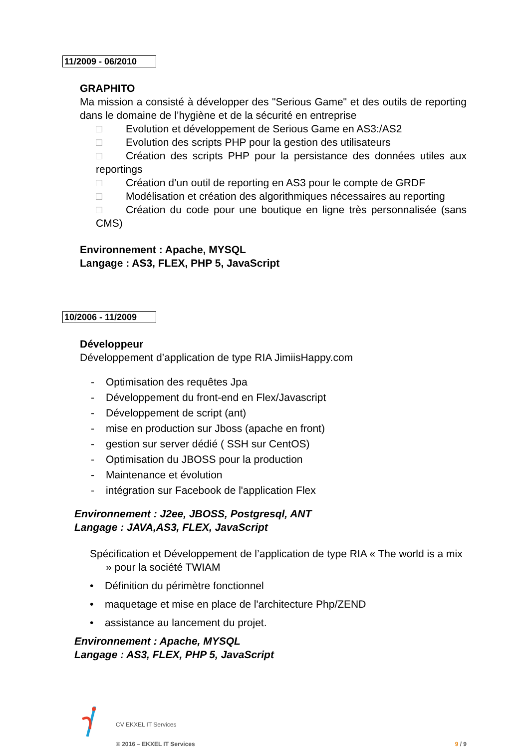11/2009 - 06/2010
GRAPHITO
Ma mission a consisté à développer des "Serious Game" et des outils de reporting dans le domaine de l’hygiène et de la sécurité en entreprise
□ Evolution et développement de Serious Game en AS3:/AS2
□ Evolution des scripts PHP pour la gestion des utilisateurs
□ Création des scripts PHP pour la persistance des données utiles aux reportings
□ Création d’un outil de reporting en AS3 pour le compte de GRDF
□ Modélisation et création des algorithmiques nécessaires au reporting
□ Création du code pour une boutique en ligne très personnalisée (sans CMS)
Environnement : Apache, MYSQL
Langage : AS3, FLEX, PHP 5, JavaScript
10/2006 - 11/2009
Développeur
Développement d’application de type RIA JimiisHappy.com
- Optimisation des requêtes Jpa
- Développement du front-end en Flex/Javascript
- Développement de script (ant)
- mise en production sur Jboss (apache en front)
- gestion sur server dédié ( SSH sur CentOS)
- Optimisation du JBOSS pour la production
- Maintenance et évolution
- intégration sur Facebook de l'application Flex
Environnement : J2ee, JBOSS, Postgresql, ANT
Langage : JAVA,AS3, FLEX, JavaScript
Spécification et Développement de l’application de type RIA « The world is a mix » pour la société TWIAM
• Définition du périmètre fonctionnel
• maquetage et mise en place de l'architecture Php/ZEND
• assistance au lancement du projet.
Environnement : Apache, MYSQL
Langage : AS3, FLEX, PHP 5, JavaScript
CV EKXEL IT Services
© 2016 – EKXEL IT Services 9 / 9